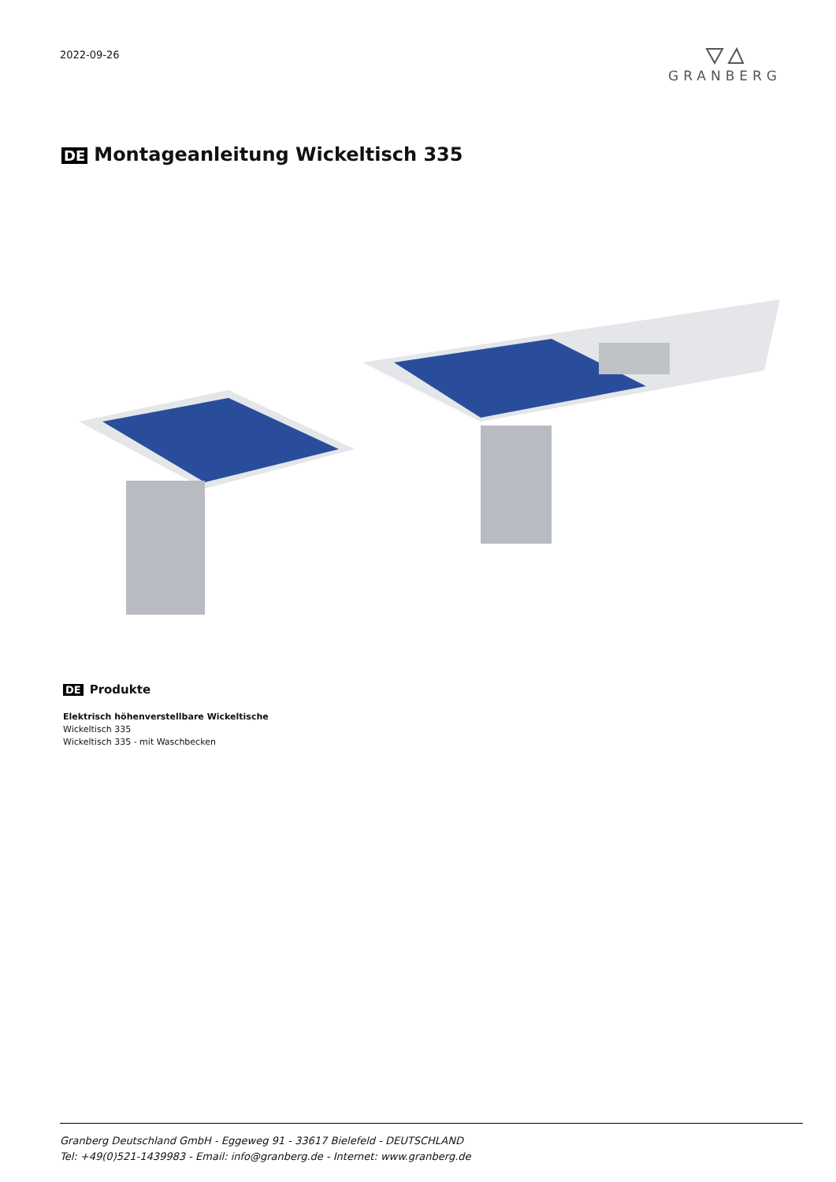2022-09-26
GRANBERG
DE Montageanleitung Wickeltisch 335
DE Produkte
Elektrisch höhenverstellbare Wickeltische
Wickeltisch 335
Wickeltisch 335 - mit Waschbecken
Granberg Deutschland GmbH - Eggeweg 91 - 33617 Bielefeld - DEUTSCHLAND
Tel: +49(0)521-1439983 - Email: info@granberg.de - Internet: www.granberg.de